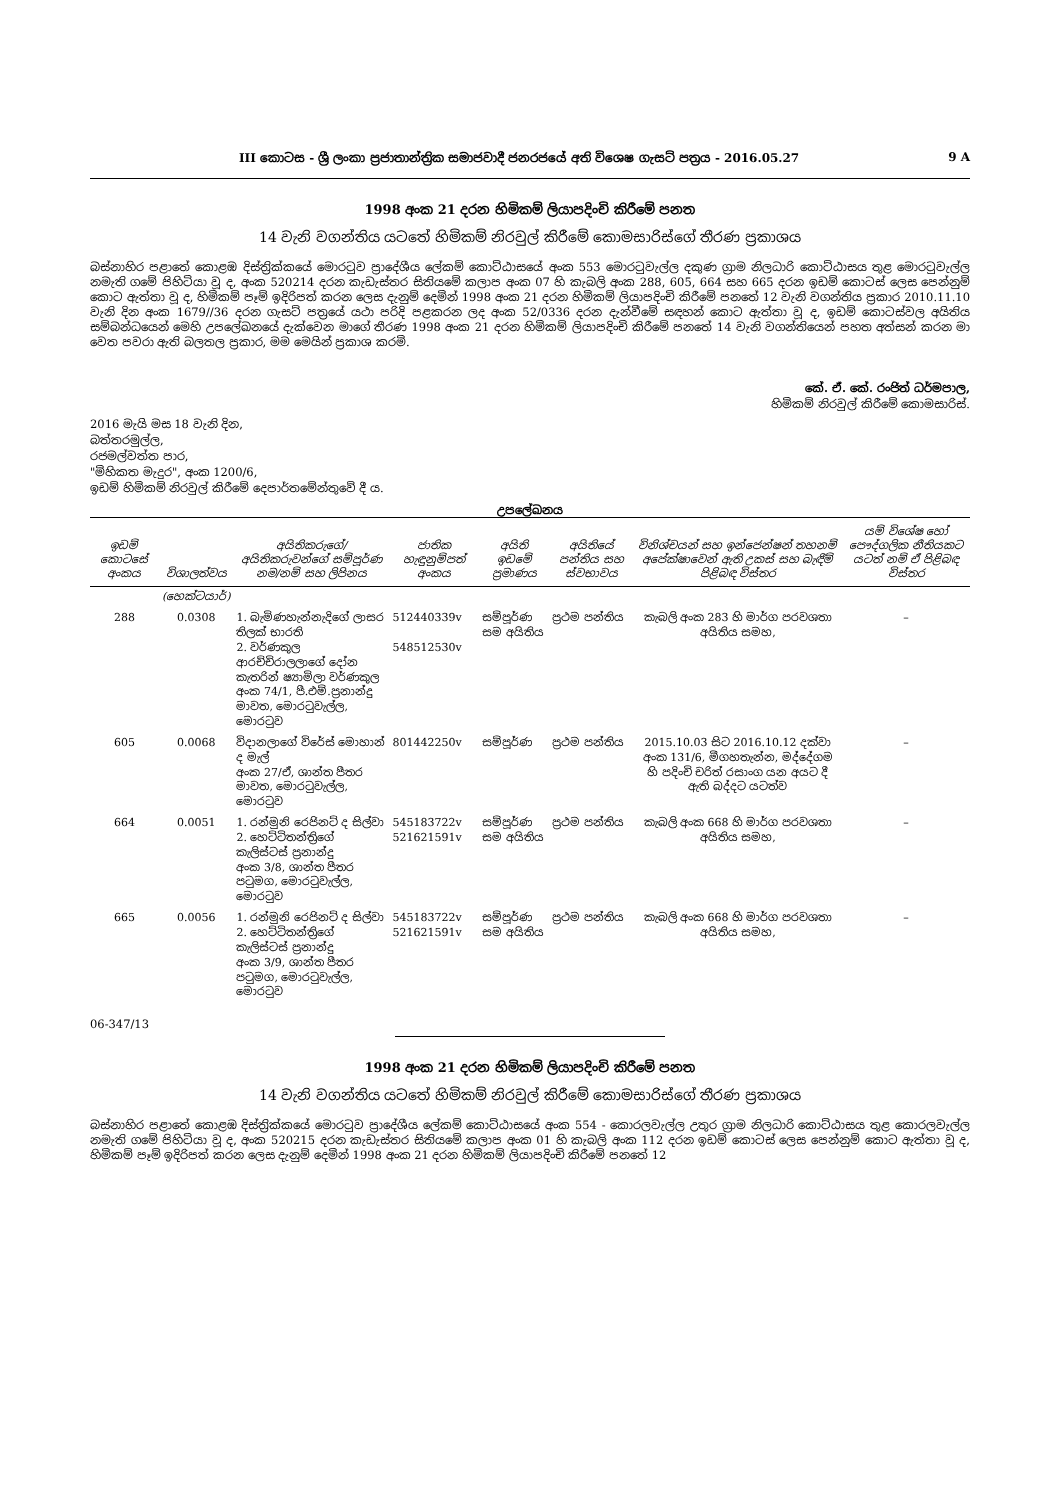III කොටස - ශ්‍රී ලංකා ප්‍රජාතාන්ත්‍රික සමාජවාදී ජනරජයේ අති විශෙෂ ගැසට් පත්‍රය - 2016.05.27 9 A
1998 අංක 21 දරන හිමිකම් ලියාපදිංචි කිරීමේ පනත
14 වැනි වගන්තිය යටතේ හිමිකම් නිරවුල් කිරීමේ කොමසාරිස්ගේ තීරණ ප්‍රකාශය
බස්නාහිර පළාතේ කොළඹ දිස්ත්‍රික්කයේ මොරටුව ප්‍රාදේශීය ලේකම් කොට්ඨාසයේ අංක 553 මොරටුවැල්ල දකුණ ග්‍රාම නිලධාරි කොට්ඨාසය තුළ මොරටුවැල්ල නමැති ගමේ පිහිටියා වූ ද, අංක 520214 දරන කැඩැස්තර සිතියමේ කලාප අංක 07 හි කැබලි අංක 288, 605, 664 සහ 665 දරන ඉඩම් කොටස් ලෙස පෙන්නුම් කොට ඇත්තා වූ ද, හිමිකම් පෑම් ඉදිරිපත් කරන ලෙස දැනුම් දෙමින් 1998 අංක 21 දරන හිමිකම් ලියාපදිංචි කිරීමේ පනතේ 12 වැනි වගන්තිය ප්‍රකාර 2010.11.10 වැනි දින අංක 1679//36 දරන ගැසට් පත්‍රයේ යථා පරිදි පළකරන ලද අංක 52/0336 දරන දැන්වීමේ සඳහන් කොට ඇත්තා වූ ද, ඉඩම් කොටස්වල අයිතිය සම්බන්ධයෙන් මෙහි උපලේඛනයේ දැක්වෙන මාගේ තීරණ 1998 අංක 21 දරන හිමිකම් ලියාපදිංචි කිරීමේ පනතේ 14 වැනි වගන්තියෙන් පහත අත්සන් කරන මා වෙත පවරා ඇති බලතල ප්‍රකාර, මම මෙයින් ප්‍රකාශ කරමි.
කේ. ඒ. කේ. රංජිත් ධර්මපාල,
හිමිකම් නිරවුල් කිරීමේ කොමසාරිස්.
2016 මැයි මස 18 වැනි දින,
බත්තරමුල්ල,
රජමල්වත්ත පාර,
"මිහිකත මැදුර", අංක 1200/6,
ඉඩම් හිමිකම් නිරවුල් කිරීමේ දෙපාර්තමේන්තුවේ දී ය.
උපලේඛනය
| ඉඩම් කොටසේ අංකය | විශාලත්වය | අයිතිකරුගේ/අයිතිකරුවන්ගේ සම්පූර්ණ නම/නම් සහ ලිපිනය | ජාතික හැඳුනුම්පත් අංකය | අයිති ඉඩමේ ප්‍රමාණය | අයිතියේ පන්තිය සහ ස්වභාවය | විනිශ්චයන් සහ ඉන්ජෙන්ෂන් තහනම් අපේක්ෂාවෙන් ඇති උකස් සහ බැඳීම් පිළිබඳ විස්තර | යම් විශේෂ හෝ පෞද්ගලික නීතියකට යටත් නම් ඒ පිළිබඳ විස්තර |
| --- | --- | --- | --- | --- | --- | --- | --- |
| | (හෙක්ටයාර්) | | | | | | |
| 288 | 0.0308 | 1. බැමිණහැන්නැදිගේ ලාසර තිලක් භාරති 2. වර්ණකුල ආරච්චිරාලලාගේ දෝන කැතරින් ෂ්‍යාමිලා වර්ණකුල අංක 74/1, පී.එම්.ප්‍රනාන්දු මාවත, මොරටුවැල්ල, මොරටුව | 512440339v 548512530v | සම්පූර්ණ සම අයිතිය | ප්‍රථම පන්තිය | කැබලි අංක 283 හි මාර්ග පරවශතා අයිතිය සමහ, | – |
| 605 | 0.0068 | විදානලාගේ විරේස් මොහාන් ද මැල් අංක 27/ඒ, ශාන්ත පීතර මාවත, මොරටුවැල්ල, මොරටුව | 801442250v | සම්පූර්ණ | ප්‍රථම පන්තිය | 2015.10.03 සිට 2016.10.12 දක්වා අංක 131/6, මීගහතැන්න, මද්දේගම හි පදිංචි චරිත් රසාංග යන අයට දී ඇති බද්දට යටත්ව | – |
| 664 | 0.0051 | 1. රන්මුනි රෙජිනට් ද සිල්වා 2. හෙට්ටිතන්ත්‍රිගේ කැලිස්ටස් ප්‍රනාන්දු අංක 3/8, ශාන්ත පීතර පටුමග, මොරටුවැල්ල, මොරටුව | 545183722v 521621591v | සම්පූර්ණ සම අයිතිය | ප්‍රථම පන්තිය | කැබලි අංක 668 හි මාර්ග පරවශතා අයිතිය සමහ, | – |
| 665 | 0.0056 | 1. රන්මුනි රෙජිනට් ද සිල්වා 2. හෙට්ටිතන්ත්‍රිගේ කැලිස්ටස් ප්‍රනාන්දු අංක 3/9, ශාන්ත පීතර පටුමග, මොරටුවැල්ල, මොරටුව | 545183722v 521621591v | සම්පූර්ණ සම අයිතිය | ප්‍රථම පන්තිය | කැබලි අංක 668 හි මාර්ග පරවශතා අයිතිය සමහ, | – |
06-347/13
1998 අංක 21 දරන හිමිකම් ලියාපදිංචි කිරීමේ පනත
14 වැනි වගන්තිය යටතේ හිමිකම් නිරවුල් කිරීමේ කොමසාරිස්ගේ තීරණ ප්‍රකාශය
බස්නාහිර පළාතේ කොළඹ දිස්ත්‍රික්කයේ මොරටුව ප්‍රාදේශීය ලේකම් කොට්ඨාසයේ අංක 554 - කොරලවැල්ල උතුර ග්‍රාම නිලධාරි කොට්ඨාසය තුළ කොරලවැල්ල නමැති ගමේ පිහිටියා වූ ද, අංක 520215 දරන කැඩැස්තර සිතියමේ කලාප අංක 01 හි කැබලි අංක 112 දරන ඉඩම් කොටස් ලෙස පෙන්නුම් කොට ඇත්තා වූ ද, හිමිකම් පෑම් ඉදිරිපත් කරන ලෙස දැනුම් දෙමින් 1998 අංක 21 දරන හිමිකම් ලියාපදිංචි කිරීමේ පනතේ 12